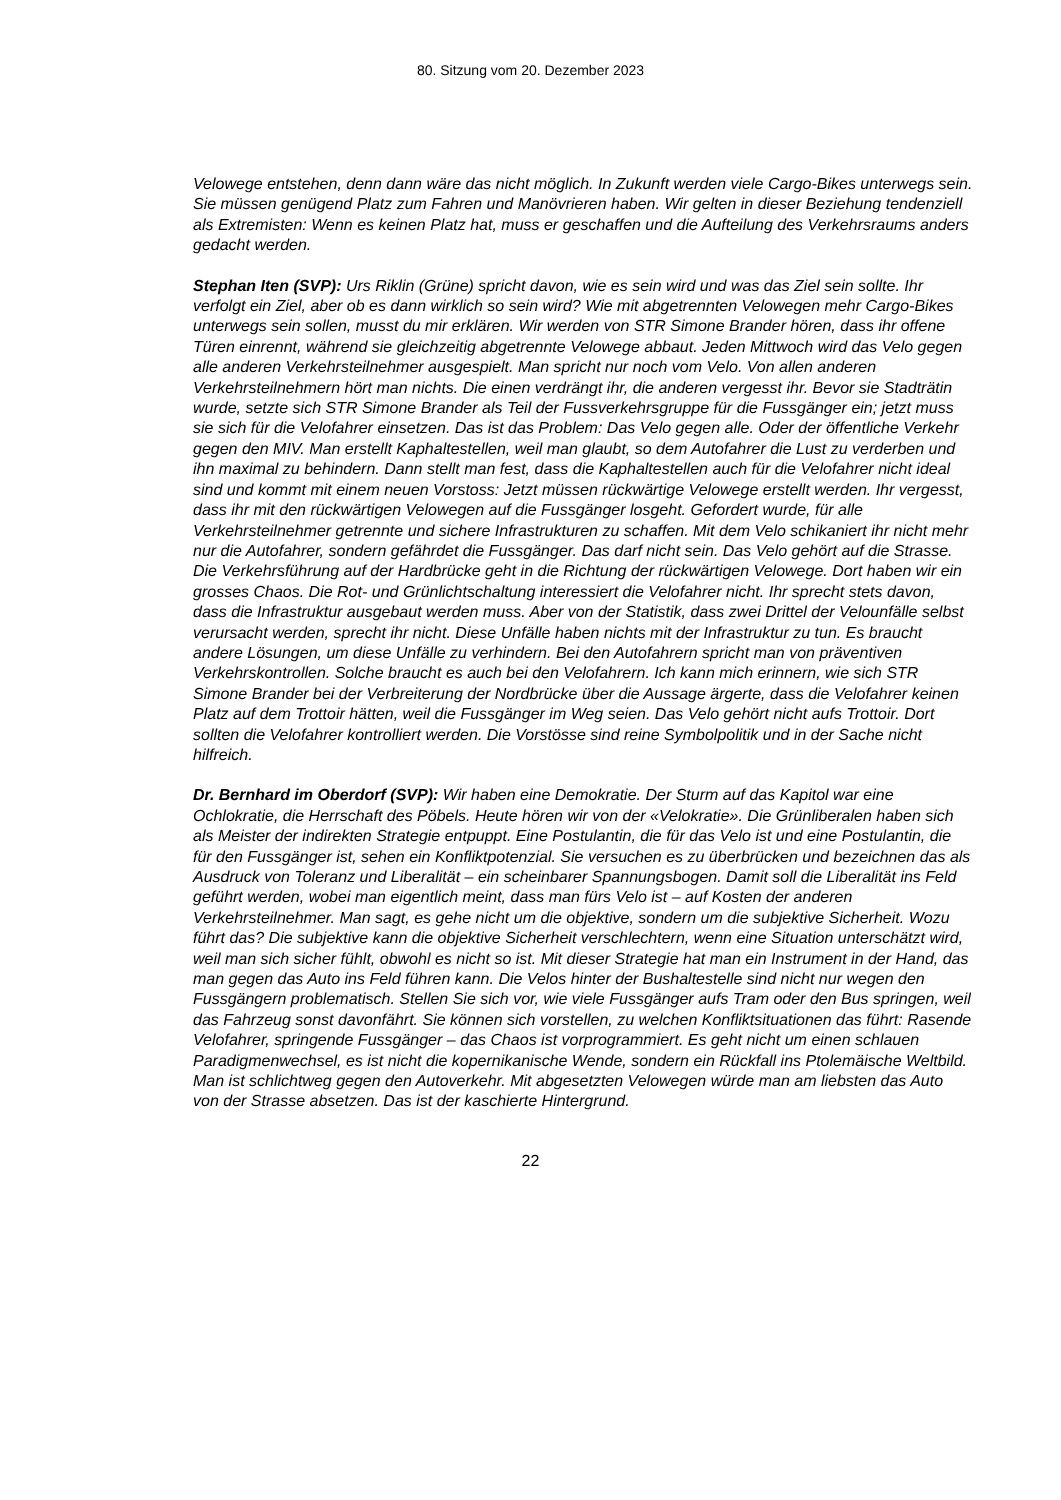80. Sitzung vom 20. Dezember 2023
Velowege entstehen, denn dann wäre das nicht möglich. In Zukunft werden viele Cargo-Bikes unterwegs sein. Sie müssen genügend Platz zum Fahren und Manövrieren haben. Wir gelten in dieser Beziehung tendenziell als Extremisten: Wenn es keinen Platz hat, muss er geschaffen und die Aufteilung des Verkehrsraums anders gedacht werden.
Stephan Iten (SVP): Urs Riklin (Grüne) spricht davon, wie es sein wird und was das Ziel sein sollte. Ihr verfolgt ein Ziel, aber ob es dann wirklich so sein wird? Wie mit abgetrennten Velowegen mehr Cargo-Bikes unterwegs sein sollen, musst du mir erklären. Wir werden von STR Simone Brander hören, dass ihr offene Türen einrennt, während sie gleichzeitig abgetrennte Velowege abbaut. Jeden Mittwoch wird das Velo gegen alle anderen Verkehrsteilnehmer ausgespielt. Man spricht nur noch vom Velo. Von allen anderen Verkehrsteilnehmern hört man nichts. Die einen verdrängt ihr, die anderen vergesst ihr. Bevor sie Stadträtin wurde, setzte sich STR Simone Brander als Teil der Fussverkehrsgruppe für die Fussgänger ein; jetzt muss sie sich für die Velofahrer einsetzen. Das ist das Problem: Das Velo gegen alle. Oder der öffentliche Verkehr gegen den MIV. Man erstellt Kaphaltestellen, weil man glaubt, so dem Autofahrer die Lust zu verderben und ihn maximal zu behindern. Dann stellt man fest, dass die Kaphaltestellen auch für die Velofahrer nicht ideal sind und kommt mit einem neuen Vorstoss: Jetzt müssen rückwärtige Velowege erstellt werden. Ihr vergesst, dass ihr mit den rückwärtigen Velowegen auf die Fussgänger losgeht. Gefordert wurde, für alle Verkehrsteilnehmer getrennte und sichere Infrastrukturen zu schaffen. Mit dem Velo schikaniert ihr nicht mehr nur die Autofahrer, sondern gefährdet die Fussgänger. Das darf nicht sein. Das Velo gehört auf die Strasse. Die Verkehrsführung auf der Hardbrücke geht in die Richtung der rückwärtigen Velowege. Dort haben wir ein grosses Chaos. Die Rot- und Grünlichtschaltung interessiert die Velofahrer nicht. Ihr sprecht stets davon, dass die Infrastruktur ausgebaut werden muss. Aber von der Statistik, dass zwei Drittel der Velounfälle selbst verursacht werden, sprecht ihr nicht. Diese Unfälle haben nichts mit der Infrastruktur zu tun. Es braucht andere Lösungen, um diese Unfälle zu verhindern. Bei den Autofahrern spricht man von präventiven Verkehrskontrollen. Solche braucht es auch bei den Velofahrern. Ich kann mich erinnern, wie sich STR Simone Brander bei der Verbreiterung der Nordbrücke über die Aussage ärgerte, dass die Velofahrer keinen Platz auf dem Trottoir hätten, weil die Fussgänger im Weg seien. Das Velo gehört nicht aufs Trottoir. Dort sollten die Velofahrer kontrolliert werden. Die Vorstösse sind reine Symbolpolitik und in der Sache nicht hilfreich.
Dr. Bernhard im Oberdorf (SVP): Wir haben eine Demokratie. Der Sturm auf das Kapitol war eine Ochlokratie, die Herrschaft des Pöbels. Heute hören wir von der «Velokratie». Die Grünliberalen haben sich als Meister der indirekten Strategie entpuppt. Eine Postulantin, die für das Velo ist und eine Postulantin, die für den Fussgänger ist, sehen ein Konfliktpotenzial. Sie versuchen es zu überbrücken und bezeichnen das als Ausdruck von Toleranz und Liberalität – ein scheinbarer Spannungsbogen. Damit soll die Liberalität ins Feld geführt werden, wobei man eigentlich meint, dass man fürs Velo ist – auf Kosten der anderen Verkehrsteilnehmer. Man sagt, es gehe nicht um die objektive, sondern um die subjektive Sicherheit. Wozu führt das? Die subjektive kann die objektive Sicherheit verschlechtern, wenn eine Situation unterschätzt wird, weil man sich sicher fühlt, obwohl es nicht so ist. Mit dieser Strategie hat man ein Instrument in der Hand, das man gegen das Auto ins Feld führen kann. Die Velos hinter der Bushaltestelle sind nicht nur wegen den Fussgängern problematisch. Stellen Sie sich vor, wie viele Fussgänger aufs Tram oder den Bus springen, weil das Fahrzeug sonst davonfährt. Sie können sich vorstellen, zu welchen Konfliktsituationen das führt: Rasende Velofahrer, springende Fussgänger – das Chaos ist vorprogrammiert. Es geht nicht um einen schlauen Paradigmenwechsel, es ist nicht die kopernikanische Wende, sondern ein Rückfall ins Ptolemäische Weltbild. Man ist schlichtweg gegen den Autoverkehr. Mit abgesetzten Velowegen würde man am liebsten das Auto von der Strasse absetzen. Das ist der kaschierte Hintergrund.
22